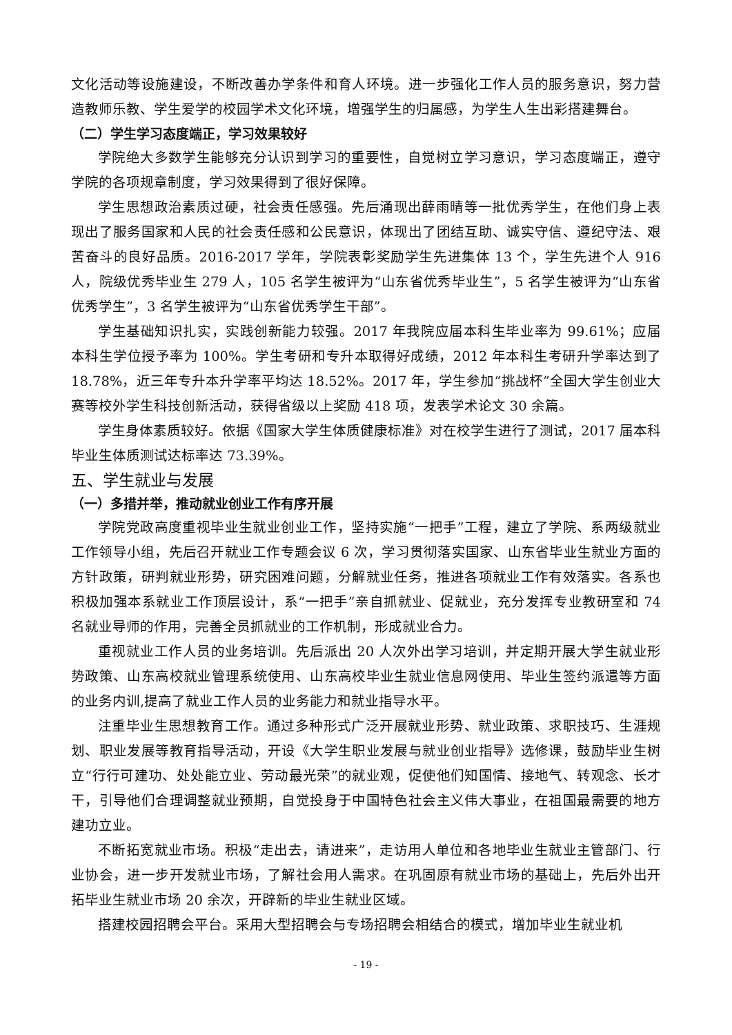文化活动等设施建设，不断改善办学条件和育人环境。进一步强化工作人员的服务意识，努力营造教师乐教、学生爱学的校园学术文化环境，增强学生的归属感，为学生人生出彩搭建舞台。
（二）学生学习态度端正，学习效果较好
学院绝大多数学生能够充分认识到学习的重要性，自觉树立学习意识，学习态度端正，遵守学院的各项规章制度，学习效果得到了很好保障。
学生思想政治素质过硬，社会责任感强。先后涌现出薛雨晴等一批优秀学生，在他们身上表现出了服务国家和人民的社会责任感和公民意识，体现出了团结互助、诚实守信、遵纪守法、艰苦奋斗的良好品质。2016-2017 学年，学院表彰奖励学生先进集体 13 个，学生先进个人 916 人，院级优秀毕业生 279 人，105 名学生被评为“山东省优秀毕业生”，5 名学生被评为“山东省优秀学生”，3 名学生被评为“山东省优秀学生干部”。
学生基础知识扎实，实践创新能力较强。2017 年我院应届本科生毕业率为 99.61%；应届本科生学位授予率为 100%。学生考研和专升本取得好成绩，2012 年本科生考研升学率达到了 18.78%，近三年专升本升学率平均达 18.52%。2017 年，学生参加“挑战杯”全国大学生创业大赛等校外学生科技创新活动，获得省级以上奖励 418 项，发表学术论文 30 余篇。
学生身体素质较好。依据《国家大学生体质健康标准》对在校学生进行了测试，2017 届本科毕业生体质测试达标率达 73.39%。
五、学生就业与发展
（一）多措并举，推动就业创业工作有序开展
学院党政高度重视毕业生就业创业工作，坚持实施“一把手”工程，建立了学院、系两级就业工作领导小组，先后召开就业工作专题会议 6 次，学习贯彻落实国家、山东省毕业生就业方面的方针政策，研判就业形势，研究困难问题，分解就业任务，推进各项就业工作有效落实。各系也积极加强本系就业工作顶层设计，系“一把手”亲自抓就业、促就业，充分发挥专业教研室和 74 名就业导师的作用，完善全员抓就业的工作机制，形成就业合力。
重视就业工作人员的业务培训。先后派出 20 人次外出学习培训，并定期开展大学生就业形势政策、山东高校就业管理系统使用、山东高校毕业生就业信息网使用、毕业生签约派遣等方面的业务内训,提高了就业工作人员的业务能力和就业指导水平。
注重毕业生思想教育工作。通过多种形式广泛开展就业形势、就业政策、求职技巧、生涯规划、职业发展等教育指导活动，开设《大学生职业发展与就业创业指导》选修课，鼓励毕业生树立“行行可建功、处处能立业、劳动最光荣”的就业观，促使他们知国情、接地气、转观念、长才干，引导他们合理调整就业预期，自觉投身于中国特色社会主义伟大事业，在祖国最需要的地方建功立业。
不断拓宽就业市场。积极“走出去，请进来”，走访用人单位和各地毕业生就业主管部门、行业协会，进一步开发就业市场，了解社会用人需求。在巩固原有就业市场的基础上，先后外出开拓毕业生就业市场 20 余次，开辟新的毕业生就业区域。
搭建校园招聘会平台。采用大型招聘会与专场招聘会相结合的模式，增加毕业生就业机
- 19 -